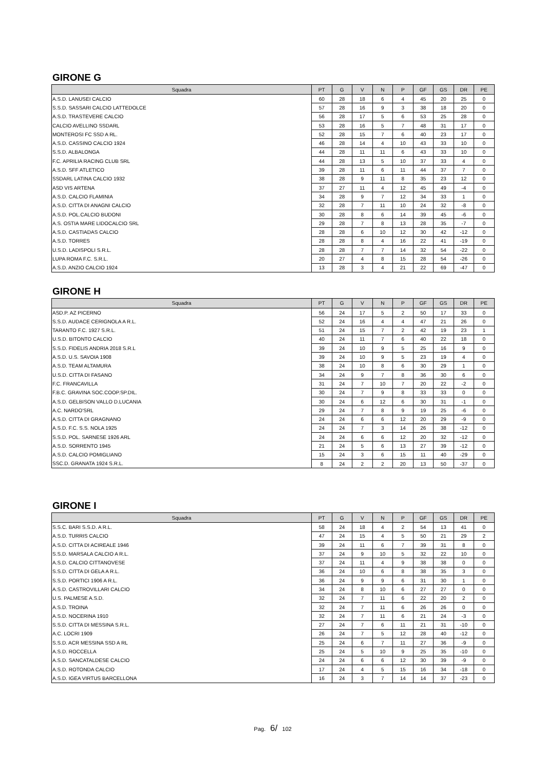GIRONE G
| Squadra | PT | G | V | N | P | GF | GS | DR | PE |
| --- | --- | --- | --- | --- | --- | --- | --- | --- | --- |
| A.S.D. LANUSEI CALCIO | 60 | 28 | 18 | 6 | 4 | 45 | 20 | 25 | 0 |
| S.S.D. SASSARI CALCIO LATTEDOLCE | 57 | 28 | 16 | 9 | 3 | 38 | 18 | 20 | 0 |
| A.S.D. TRASTEVERE CALCIO | 56 | 28 | 17 | 5 | 6 | 53 | 25 | 28 | 0 |
| CALCIO AVELLINO SSDARL | 53 | 28 | 16 | 5 | 7 | 48 | 31 | 17 | 0 |
| MONTEROSI FC SSD A RL. | 52 | 28 | 15 | 7 | 6 | 40 | 23 | 17 | 0 |
| A.S.D. CASSINO CALCIO 1924 | 46 | 28 | 14 | 4 | 10 | 43 | 33 | 10 | 0 |
| S.S.D. ALBALONGA | 44 | 28 | 11 | 11 | 6 | 43 | 33 | 10 | 0 |
| F.C. APRILIA RACING CLUB SRL | 44 | 28 | 13 | 5 | 10 | 37 | 33 | 4 | 0 |
| A.S.D. SFF ATLETICO | 39 | 28 | 11 | 6 | 11 | 44 | 37 | 7 | 0 |
| SSDARL LATINA CALCIO 1932 | 38 | 28 | 9 | 11 | 8 | 35 | 23 | 12 | 0 |
| ASD VIS ARTENA | 37 | 27 | 11 | 4 | 12 | 45 | 49 | -4 | 0 |
| A.S.D. CALCIO FLAMINIA | 34 | 28 | 9 | 7 | 12 | 34 | 33 | 1 | 0 |
| A.S.D. CITTA DI ANAGNI CALCIO | 32 | 28 | 7 | 11 | 10 | 24 | 32 | -8 | 0 |
| A.S.D. POL.CALCIO BUDONI | 30 | 28 | 8 | 6 | 14 | 39 | 45 | -6 | 0 |
| A.S. OSTIA MARE LIDOCALCIO SRL | 29 | 28 | 7 | 8 | 13 | 28 | 35 | -7 | 0 |
| A.S.D. CASTIADAS CALCIO | 28 | 28 | 6 | 10 | 12 | 30 | 42 | -12 | 0 |
| A.S.D. TORRES | 28 | 28 | 8 | 4 | 16 | 22 | 41 | -19 | 0 |
| U.S.D. LADISPOLI S.R.L. | 28 | 28 | 7 | 7 | 14 | 32 | 54 | -22 | 0 |
| LUPA ROMA F.C. S.R.L. | 20 | 27 | 4 | 8 | 15 | 28 | 54 | -26 | 0 |
| A.S.D. ANZIO CALCIO 1924 | 13 | 28 | 3 | 4 | 21 | 22 | 69 | -47 | 0 |
GIRONE H
| Squadra | PT | G | V | N | P | GF | GS | DR | PE |
| --- | --- | --- | --- | --- | --- | --- | --- | --- | --- |
| ASD.P. AZ PICERNO | 56 | 24 | 17 | 5 | 2 | 50 | 17 | 33 | 0 |
| S.S.D. AUDACE CERIGNOLA A R.L. | 52 | 24 | 16 | 4 | 4 | 47 | 21 | 26 | 0 |
| TARANTO F.C. 1927 S.R.L. | 51 | 24 | 15 | 7 | 2 | 42 | 19 | 23 | 1 |
| U.S.D. BITONTO CALCIO | 40 | 24 | 11 | 7 | 6 | 40 | 22 | 18 | 0 |
| S.S.D. FIDELIS ANDRIA 2018 S.R.L | 39 | 24 | 10 | 9 | 5 | 25 | 16 | 9 | 0 |
| A.S.D. U.S. SAVOIA 1908 | 39 | 24 | 10 | 9 | 5 | 23 | 19 | 4 | 0 |
| A.S.D. TEAM ALTAMURA | 38 | 24 | 10 | 8 | 6 | 30 | 29 | 1 | 0 |
| U.S.D. CITTA DI FASANO | 34 | 24 | 9 | 7 | 8 | 36 | 30 | 6 | 0 |
| F.C. FRANCAVILLA | 31 | 24 | 7 | 10 | 7 | 20 | 22 | -2 | 0 |
| F.B.C. GRAVINA SOC.COOP.SP.DIL. | 30 | 24 | 7 | 9 | 8 | 33 | 33 | 0 | 0 |
| A.S.D. GELBISON VALLO D.LUCANIA | 30 | 24 | 6 | 12 | 6 | 30 | 31 | -1 | 0 |
| A.C. NARDO'SRL | 29 | 24 | 7 | 8 | 9 | 19 | 25 | -6 | 0 |
| A.S.D. CITTA DI GRAGNANO | 24 | 24 | 6 | 6 | 12 | 20 | 29 | -9 | 0 |
| A.S.D. F.C. S.S. NOLA 1925 | 24 | 24 | 7 | 3 | 14 | 26 | 38 | -12 | 0 |
| S.S.D. POL. SARNESE 1926 ARL | 24 | 24 | 6 | 6 | 12 | 20 | 32 | -12 | 0 |
| A.S.D. SORRENTO 1945 | 21 | 24 | 5 | 6 | 13 | 27 | 39 | -12 | 0 |
| A.S.D. CALCIO POMIGLIANO | 15 | 24 | 3 | 6 | 15 | 11 | 40 | -29 | 0 |
| SSC.D. GRANATA 1924 S.R.L. | 8 | 24 | 2 | 2 | 20 | 13 | 50 | -37 | 0 |
GIRONE I
| Squadra | PT | G | V | N | P | GF | GS | DR | PE |
| --- | --- | --- | --- | --- | --- | --- | --- | --- | --- |
| S.S.C. BARI S.S.D. A R.L. | 58 | 24 | 18 | 4 | 2 | 54 | 13 | 41 | 0 |
| A.S.D. TURRIS CALCIO | 47 | 24 | 15 | 4 | 5 | 50 | 21 | 29 | 2 |
| A.S.D. CITTA DI ACIREALE 1946 | 39 | 24 | 11 | 6 | 7 | 39 | 31 | 8 | 0 |
| S.S.D. MARSALA CALCIO A R.L. | 37 | 24 | 9 | 10 | 5 | 32 | 22 | 10 | 0 |
| A.S.D. CALCIO CITTANOVESE | 37 | 24 | 11 | 4 | 9 | 38 | 38 | 0 | 0 |
| S.S.D. CITTA DI GELA A R.L. | 36 | 24 | 10 | 6 | 8 | 38 | 35 | 3 | 0 |
| S.S.D. PORTICI 1906 A R.L. | 36 | 24 | 9 | 9 | 6 | 31 | 30 | 1 | 0 |
| A.S.D. CASTROVILLARI CALCIO | 34 | 24 | 8 | 10 | 6 | 27 | 27 | 0 | 0 |
| U.S. PALMESE A.S.D. | 32 | 24 | 7 | 11 | 6 | 22 | 20 | 2 | 0 |
| A.S.D. TROINA | 32 | 24 | 7 | 11 | 6 | 26 | 26 | 0 | 0 |
| A.S.D. NOCERINA 1910 | 32 | 24 | 7 | 11 | 6 | 21 | 24 | -3 | 0 |
| S.S.D. CITTA DI MESSINA S.R.L. | 27 | 24 | 7 | 6 | 11 | 21 | 31 | -10 | 0 |
| A.C. LOCRI 1909 | 26 | 24 | 7 | 5 | 12 | 28 | 40 | -12 | 0 |
| S.S.D. ACR MESSINA SSD A RL | 25 | 24 | 6 | 7 | 11 | 27 | 36 | -9 | 0 |
| A.S.D. ROCCELLA | 25 | 24 | 5 | 10 | 9 | 25 | 35 | -10 | 0 |
| A.S.D. SANCATALDESE CALCIO | 24 | 24 | 6 | 6 | 12 | 30 | 39 | -9 | 0 |
| A.S.D. ROTONDA CALCIO | 17 | 24 | 4 | 5 | 15 | 16 | 34 | -18 | 0 |
| A.S.D. IGEA VIRTUS BARCELLONA | 16 | 24 | 3 | 7 | 14 | 14 | 37 | -23 | 0 |
Pag. 6/ 102